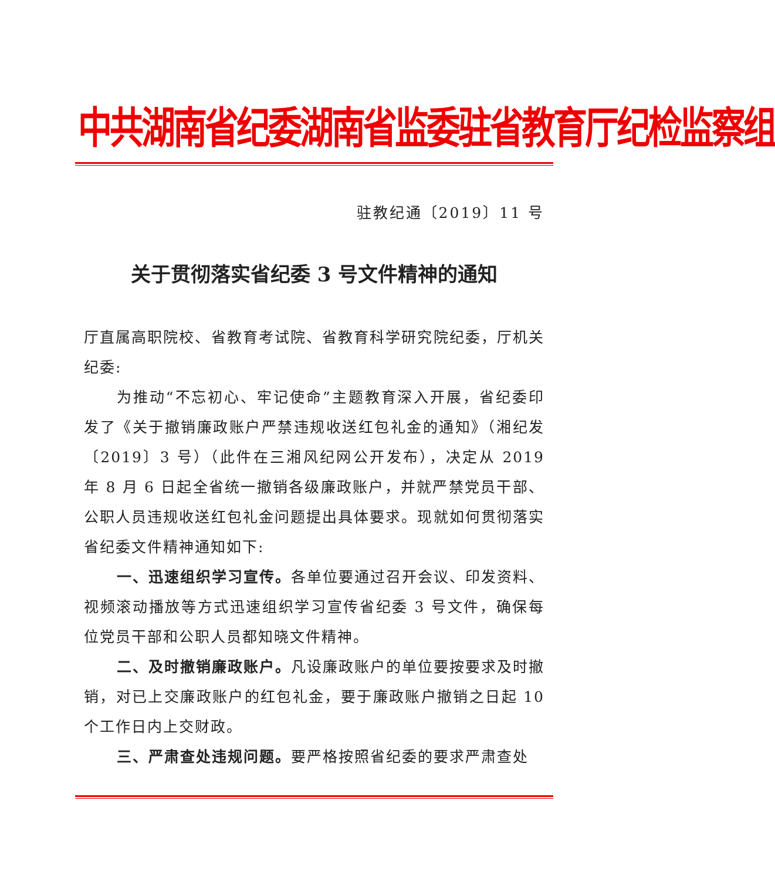中共湖南省纪委湖南省监委驻省教育厅纪检监察组
驻教纪通〔2019〕11 号
关于贯彻落实省纪委 3 号文件精神的通知
厅直属高职院校、省教育考试院、省教育科学研究院纪委，厅机关纪委:
为推动“不忘初心、牢记使命”主题教育深入开展，省纪委印发了《关于撤销廉政账户严禁违规收送红包礼金的通知》（湘纪发〔2019〕3 号）（此件在三湘风纪网公开发布），决定从 2019 年 8 月 6 日起全省统一撤销各级廉政账户，并就严禁党员干部、公职人员违规收送红包礼金问题提出具体要求。现就如何贯彻落实省纪委文件精神通知如下:
一、迅速组织学习宣传。各单位要通过召开会议、印发资料、视频滚动播放等方式迅速组织学习宣传省纪委 3 号文件，确保每位党员干部和公职人员都知晓文件精神。
二、及时撤销廉政账户。凡设廉政账户的单位要按要求及时撤销，对已上交廉政账户的红包礼金，要于廉政账户撤销之日起 10 个工作日内上交财政。
三、严肃查处违规问题。要严格按照省纪委的要求严肃查处